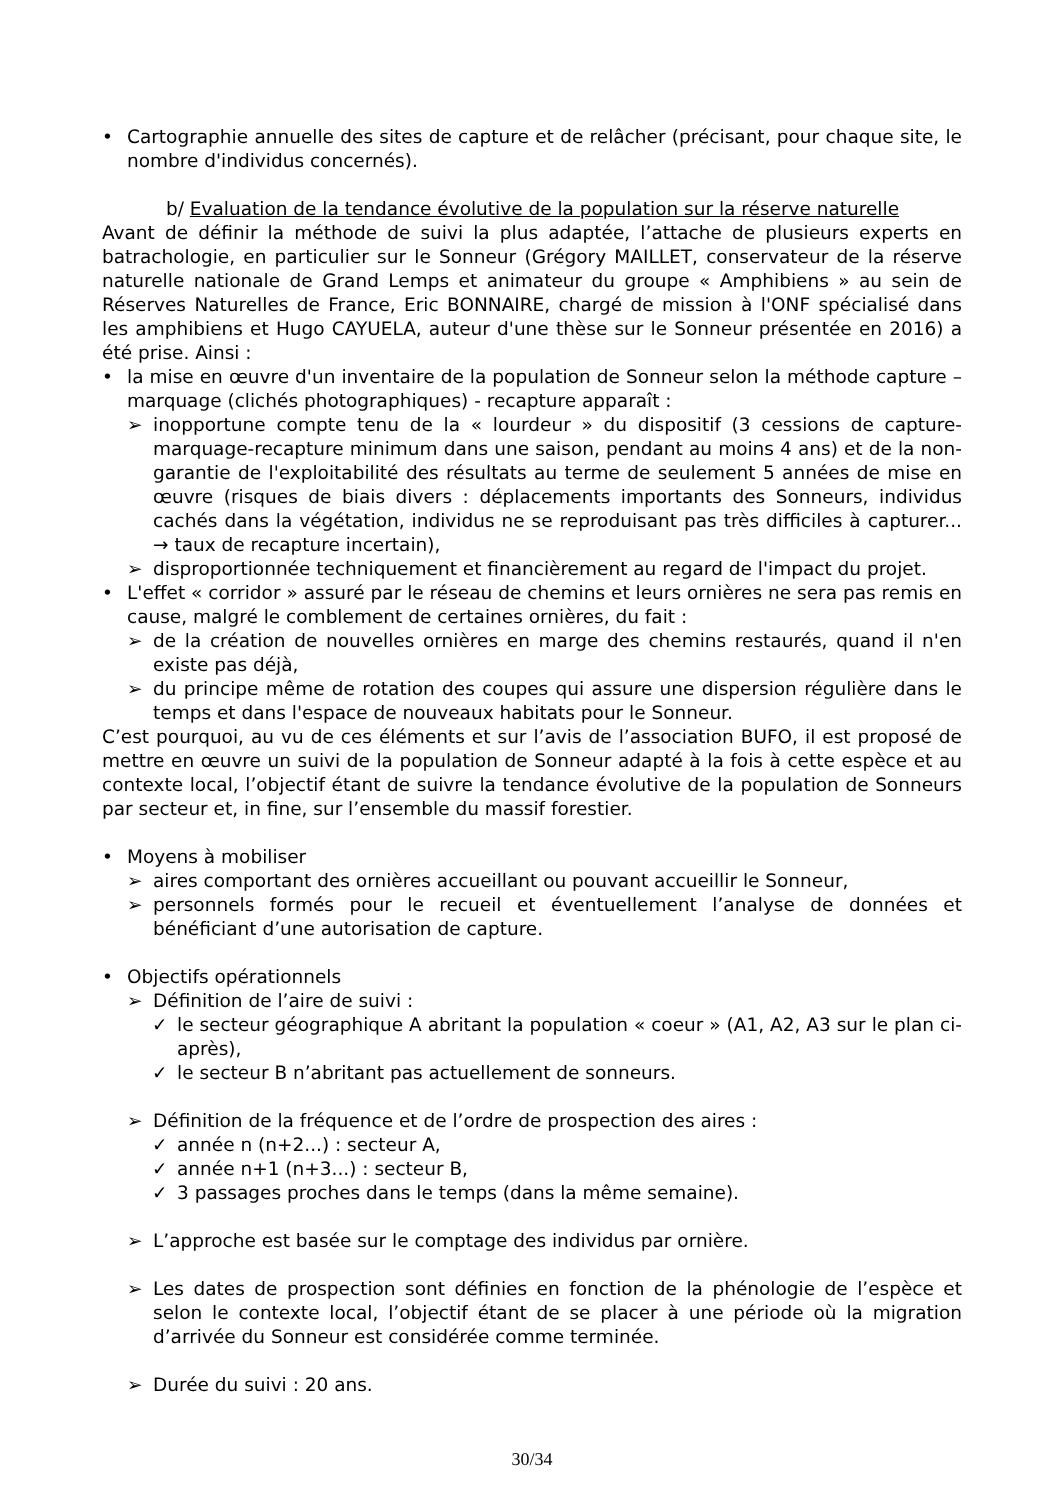• Cartographie annuelle des sites de capture et de relâcher (précisant, pour chaque site, le nombre d'individus concernés).
b/ Evaluation de la tendance évolutive de la population sur la réserve naturelle
Avant de définir la méthode de suivi la plus adaptée, l’attache de plusieurs experts en batrachologie, en particulier sur le Sonneur (Grégory MAILLET, conservateur de la réserve naturelle nationale de Grand Lemps et animateur du groupe « Amphibiens » au sein de Réserves Naturelles de France, Eric BONNAIRE, chargé de mission à l'ONF spécialisé dans les amphibiens et Hugo CAYUELA, auteur d'une thèse sur le Sonneur présentée en 2016) a été prise. Ainsi :
• la mise en œuvre d'un inventaire de la population de Sonneur selon la méthode capture – marquage (clichés photographiques) - recapture apparaît :
➢ inopportune compte tenu de la « lourdeur » du dispositif (3 cessions de capture-marquage-recapture minimum dans une saison, pendant au moins 4 ans) et de la non-garantie de l'exploitabilité des résultats au terme de seulement 5 années de mise en œuvre (risques de biais divers : déplacements importants des Sonneurs, individus cachés dans la végétation, individus ne se reproduisant pas très difficiles à capturer... → taux de recapture incertain),
➢ disproportionnée techniquement et financièrement au regard de l'impact du projet.
• L'effet « corridor » assuré par le réseau de chemins et leurs ornières ne sera pas remis en cause, malgré le comblement de certaines ornières, du fait :
➢ de la création de nouvelles ornières en marge des chemins restaurés, quand il n'en existe pas déjà,
➢ du principe même de rotation des coupes qui assure une dispersion régulière dans le temps et dans l'espace de nouveaux habitats pour le Sonneur.
C’est pourquoi, au vu de ces éléments et sur l’avis de l’association BUFO, il est proposé de mettre en œuvre un suivi de la population de Sonneur adapté à la fois à cette espèce et au contexte local, l’objectif étant de suivre la tendance évolutive de la population de Sonneurs par secteur et, in fine, sur l’ensemble du massif forestier.
• Moyens à mobiliser
➢ aires comportant des ornières accueillant ou pouvant accueillir le Sonneur,
➢ personnels formés pour le recueil et éventuellement l’analyse de données et bénéficiant d’une autorisation de capture.
• Objectifs opérationnels
➢ Définition de l’aire de suivi :
✓ le secteur géographique A abritant la population « coeur » (A1, A2, A3 sur le plan ci-après),
✓ le secteur B n’abritant pas actuellement de sonneurs.
➢ Définition de la fréquence et de l’ordre de prospection des aires :
✓ année n (n+2...) : secteur A,
✓ année n+1 (n+3...) : secteur B,
✓ 3 passages proches dans le temps (dans la même semaine).
➢ L’approche est basée sur le comptage des individus par ornière.
➢ Les dates de prospection sont définies en fonction de la phénologie de l’espèce et selon le contexte local, l’objectif étant de se placer à une période où la migration d’arrivée du Sonneur est considérée comme terminée.
➢ Durée du suivi : 20 ans.
30/34